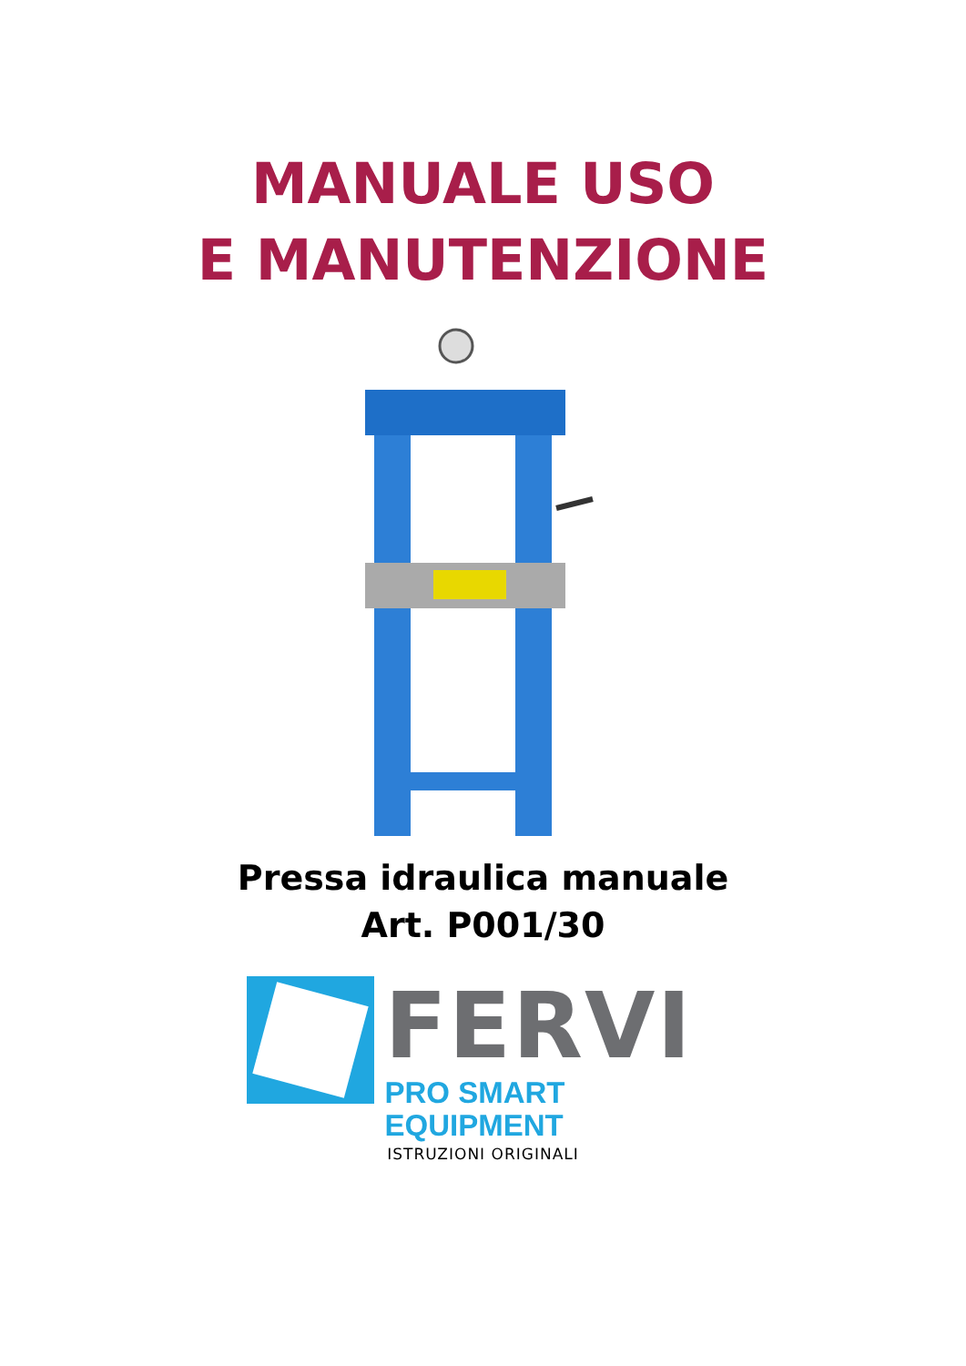MANUALE USO
E MANUTENZIONE
Pressa idraulica manuale
Art. P001/30
FERVI
PRO SMART EQUIPMENT
ISTRUZIONI ORIGINALI